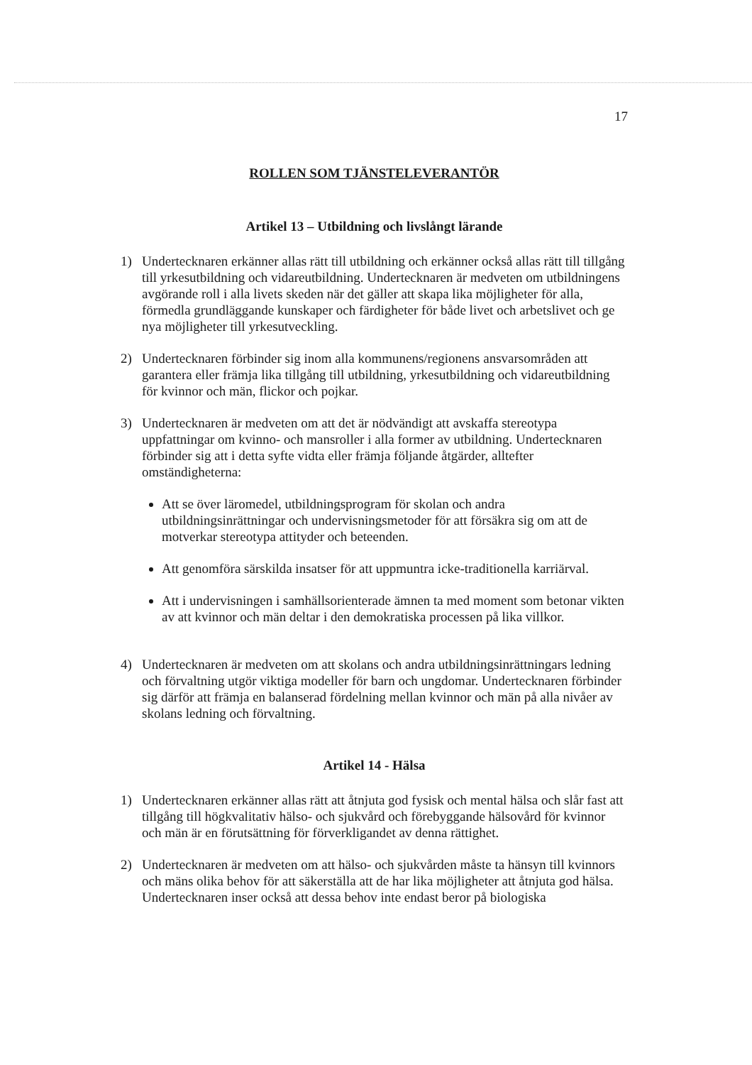17
ROLLEN SOM TJÄNSTELEVERANTÖR
Artikel 13 – Utbildning och livslångt lärande
1) Undertecknaren erkänner allas rätt till utbildning och erkänner också allas rätt till tillgång till yrkesutbildning och vidareutbildning. Undertecknaren är medveten om utbildningens avgörande roll i alla livets skeden när det gäller att skapa lika möjligheter för alla, förmedla grundläggande kunskaper och färdigheter för både livet och arbetslivet och ge nya möjligheter till yrkesutveckling.
2) Undertecknaren förbinder sig inom alla kommunens/regionens ansvarsområden att garantera eller främja lika tillgång till utbildning, yrkesutbildning och vidareutbildning för kvinnor och män, flickor och pojkar.
3) Undertecknaren är medveten om att det är nödvändigt att avskaffa stereotypa uppfattningar om kvinno- och mansroller i alla former av utbildning. Undertecknaren förbinder sig att i detta syfte vidta eller främja följande åtgärder, alltefter omständigheterna:
Att se över läromedel, utbildningsprogram för skolan och andra utbildningsinrättningar och undervisningsmetoder för att försäkra sig om att de motverkar stereotypa attityder och beteenden.
Att genomföra särskilda insatser för att uppmuntra icke-traditionella karriärval.
Att i undervisningen i samhällsorienterade ämnen ta med moment som betonar vikten av att kvinnor och män deltar i den demokratiska processen på lika villkor.
4) Undertecknaren är medveten om att skolans och andra utbildningsinrättningars ledning och förvaltning utgör viktiga modeller för barn och ungdomar. Undertecknaren förbinder sig därför att främja en balanserad fördelning mellan kvinnor och män på alla nivåer av skolans ledning och förvaltning.
Artikel 14 - Hälsa
1) Undertecknaren erkänner allas rätt att åtnjuta god fysisk och mental hälsa och slår fast att tillgång till högkvalitativ hälso- och sjukvård och förebyggande hälsovård för kvinnor och män är en förutsättning för förverkligandet av denna rättighet.
2) Undertecknaren är medveten om att hälso- och sjukvården måste ta hänsyn till kvinnors och mäns olika behov för att säkerställa att de har lika möjligheter att åtnjuta god hälsa. Undertecknaren inser också att dessa behov inte endast beror på biologiska